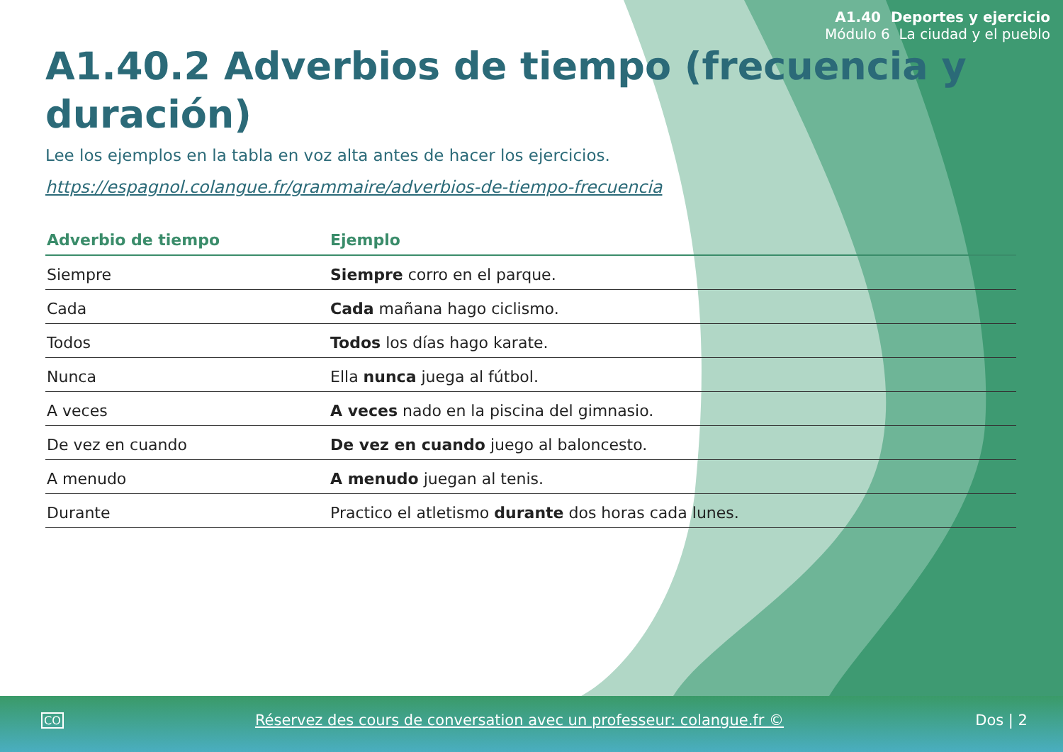A1.40 Deportes y ejercicio
Módulo 6 La ciudad y el pueblo
A1.40.2 Adverbios de tiempo (frecuencia y duración)
Lee los ejemplos en la tabla en voz alta antes de hacer los ejercicios.
https://espagnol.colangue.fr/grammaire/adverbios-de-tiempo-frecuencia
| Adverbio de tiempo | Ejemplo |
| --- | --- |
| Siempre | Siempre corro en el parque. |
| Cada | Cada mañana hago ciclismo. |
| Todos | Todos los días hago karate. |
| Nunca | Ella nunca juega al fútbol. |
| A veces | A veces nado en la piscina del gimnasio. |
| De vez en cuando | De vez en cuando juego al baloncesto. |
| A menudo | A menudo juegan al tenis. |
| Durante | Practico el atletismo durante dos horas cada lunes. |
CO Réservez des cours de conversation avec un professeur: colangue.fr © Dos | 2